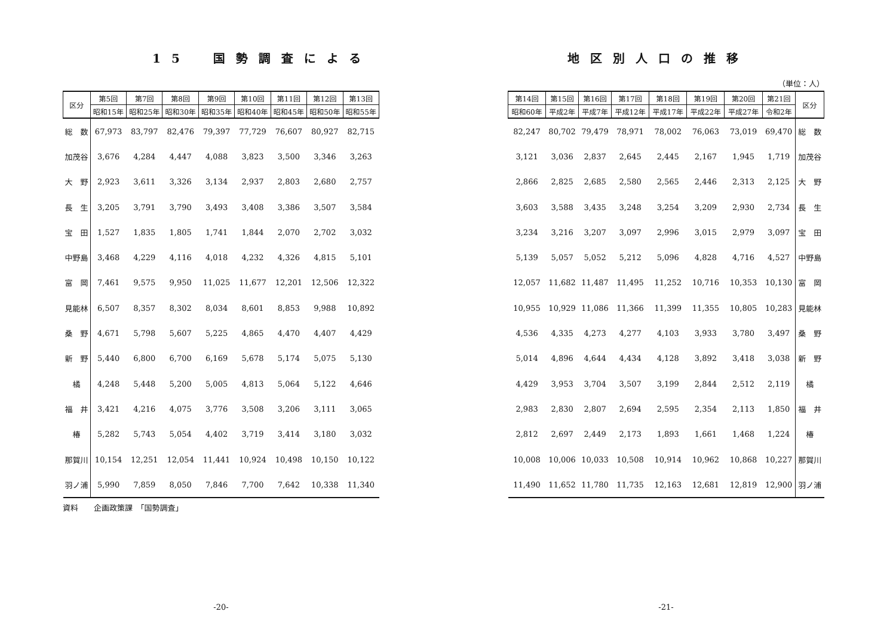15　国勢調査による
| 区分 | 第5回 | 第7回 | 第8回 | 第9回 | 第10回 | 第11回 | 第12回 | 第13回 |
| --- | --- | --- | --- | --- | --- | --- | --- | --- |
| | 昭和15年 | 昭和25年 | 昭和30年 | 昭和35年 | 昭和40年 | 昭和45年 | 昭和50年 | 昭和55年 |
| 総 数 | 67,973 | 83,797 | 82,476 | 79,397 | 77,729 | 76,607 | 80,927 | 82,715 |
| 加茂谷 | 3,676 | 4,284 | 4,447 | 4,088 | 3,823 | 3,500 | 3,346 | 3,263 |
| 大 野 | 2,923 | 3,611 | 3,326 | 3,134 | 2,937 | 2,803 | 2,680 | 2,757 |
| 長 生 | 3,205 | 3,791 | 3,790 | 3,493 | 3,408 | 3,386 | 3,507 | 3,584 |
| 宝 田 | 1,527 | 1,835 | 1,805 | 1,741 | 1,844 | 2,070 | 2,702 | 3,032 |
| 中野島 | 3,468 | 4,229 | 4,116 | 4,018 | 4,232 | 4,326 | 4,815 | 5,101 |
| 富 岡 | 7,461 | 9,575 | 9,950 | 11,025 | 11,677 | 12,201 | 12,506 | 12,322 |
| 見能林 | 6,507 | 8,357 | 8,302 | 8,034 | 8,601 | 8,853 | 9,988 | 10,892 |
| 桑 野 | 4,671 | 5,798 | 5,607 | 5,225 | 4,865 | 4,470 | 4,407 | 4,429 |
| 新 野 | 5,440 | 6,800 | 6,700 | 6,169 | 5,678 | 5,174 | 5,075 | 5,130 |
| 橘 | 4,248 | 5,448 | 5,200 | 5,005 | 4,813 | 5,064 | 5,122 | 4,646 |
| 福 井 | 3,421 | 4,216 | 4,075 | 3,776 | 3,508 | 3,206 | 3,111 | 3,065 |
| 椿 | 5,282 | 5,743 | 5,054 | 4,402 | 3,719 | 3,414 | 3,180 | 3,032 |
| 那賀川 | 10,154 | 12,251 | 12,054 | 11,441 | 10,924 | 10,498 | 10,150 | 10,122 |
| 羽ノ浦 | 5,990 | 7,859 | 8,050 | 7,846 | 7,700 | 7,642 | 10,338 | 11,340 |
資料　　企画政策課　「国勢調査」
-20-
地区別人口の推移
（単位：人）
| 第14回 | 第15回 | 第16回 | 第17回 | 第18回 | 第19回 | 第20回 | 第21回 | 区分 |
| --- | --- | --- | --- | --- | --- | --- | --- | --- |
| 昭和60年 | 平成2年 | 平成7年 | 平成12年 | 平成17年 | 平成22年 | 平成27年 | 令和2年 | |
| 82,247 | 80,702 | 79,479 | 78,971 | 78,002 | 76,063 | 73,019 | 69,470 | 総 数 |
| 3,121 | 3,036 | 2,837 | 2,645 | 2,445 | 2,167 | 1,945 | 1,719 | 加茂谷 |
| 2,866 | 2,825 | 2,685 | 2,580 | 2,565 | 2,446 | 2,313 | 2,125 | 大 野 |
| 3,603 | 3,588 | 3,435 | 3,248 | 3,254 | 3,209 | 2,930 | 2,734 | 長 生 |
| 3,234 | 3,216 | 3,207 | 3,097 | 2,996 | 3,015 | 2,979 | 3,097 | 宝 田 |
| 5,139 | 5,057 | 5,052 | 5,212 | 5,096 | 4,828 | 4,716 | 4,527 | 中野島 |
| 12,057 | 11,682 | 11,487 | 11,495 | 11,252 | 10,716 | 10,353 | 10,130 | 富 岡 |
| 10,955 | 10,929 | 11,086 | 11,366 | 11,399 | 11,355 | 10,805 | 10,283 | 見能林 |
| 4,536 | 4,335 | 4,273 | 4,277 | 4,103 | 3,933 | 3,780 | 3,497 | 桑 野 |
| 5,014 | 4,896 | 4,644 | 4,434 | 4,128 | 3,892 | 3,418 | 3,038 | 新 野 |
| 4,429 | 3,953 | 3,704 | 3,507 | 3,199 | 2,844 | 2,512 | 2,119 | 橘 |
| 2,983 | 2,830 | 2,807 | 2,694 | 2,595 | 2,354 | 2,113 | 1,850 | 福 井 |
| 2,812 | 2,697 | 2,449 | 2,173 | 1,893 | 1,661 | 1,468 | 1,224 | 椿 |
| 10,008 | 10,006 | 10,033 | 10,508 | 10,914 | 10,962 | 10,868 | 10,227 | 那賀川 |
| 11,490 | 11,652 | 11,780 | 11,735 | 12,163 | 12,681 | 12,819 | 12,900 | 羽ノ浦 |
-21-